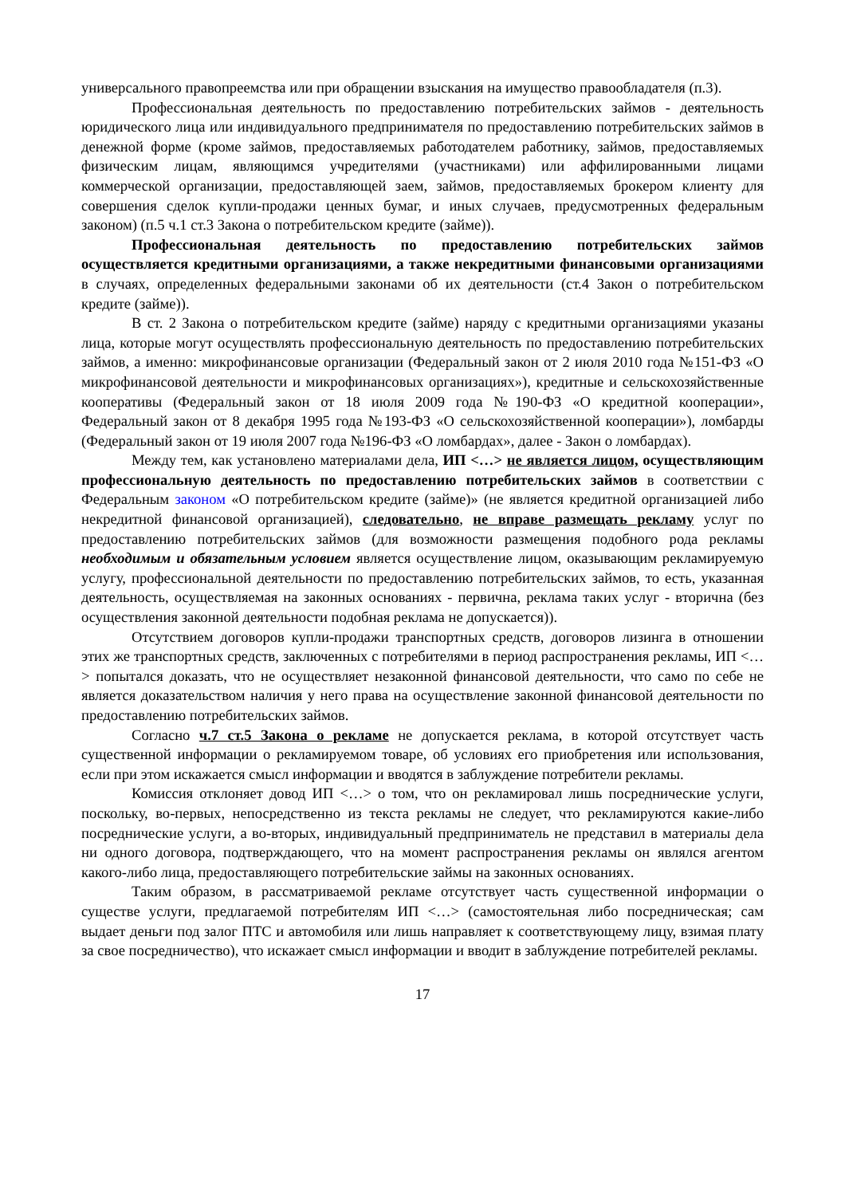универсального правопреемства или при обращении взыскания на имущество правообладателя (п.3).
Профессиональная деятельность по предоставлению потребительских займов - деятельность юридического лица или индивидуального предпринимателя по предоставлению потребительских займов в денежной форме (кроме займов, предоставляемых работодателем работнику, займов, предоставляемых физическим лицам, являющимся учредителями (участниками) или аффилированными лицами коммерческой организации, предоставляющей заем, займов, предоставляемых брокером клиенту для совершения сделок купли-продажи ценных бумаг, и иных случаев, предусмотренных федеральным законом) (п.5 ч.1 ст.3 Закона о потребительском кредите (займе)).
Профессиональная деятельность по предоставлению потребительских займов осуществляется кредитными организациями, а также некредитными финансовыми организациями в случаях, определенных федеральными законами об их деятельности (ст.4 Закон о потребительском кредите (займе)).
В ст. 2 Закона о потребительском кредите (займе) наряду с кредитными организациями указаны лица, которые могут осуществлять профессиональную деятельность по предоставлению потребительских займов, а именно: микрофинансовые организации (Федеральный закон от 2 июля 2010 года №151-ФЗ «О микрофинансовой деятельности и микрофинансовых организациях»), кредитные и сельскохозяйственные кооперативы (Федеральный закон от 18 июля 2009 года №190-ФЗ «О кредитной кооперации», Федеральный закон от 8 декабря 1995 года №193-ФЗ «О сельскохозяйственной кооперации»), ломбарды (Федеральный закон от 19 июля 2007 года №196-ФЗ «О ломбардах», далее - Закон о ломбардах).
Между тем, как установлено материалами дела, ИП <…> не является лицом, осуществляющим профессиональную деятельность по предоставлению потребительских займов в соответствии с Федеральным законом «О потребительском кредите (займе)» (не является кредитной организацией либо некредитной финансовой организацией), следовательно, не вправе размещать рекламу услуг по предоставлению потребительских займов (для возможности размещения подобного рода рекламы необходимым и обязательным условием является осуществление лицом, оказывающим рекламируемую услугу, профессиональной деятельности по предоставлению потребительских займов, то есть, указанная деятельность, осуществляемая на законных основаниях - первична, реклама таких услуг - вторична (без осуществления законной деятельности подобная реклама не допускается)).
Отсутствием договоров купли-продажи транспортных средств, договоров лизинга в отношении этих же транспортных средств, заключенных с потребителями в период распространения рекламы, ИП <…> попытался доказать, что не осуществляет незаконной финансовой деятельности, что само по себе не является доказательством наличия у него права на осуществление законной финансовой деятельности по предоставлению потребительских займов.
Согласно ч.7 ст.5 Закона о рекламе не допускается реклама, в которой отсутствует часть существенной информации о рекламируемом товаре, об условиях его приобретения или использования, если при этом искажается смысл информации и вводятся в заблуждение потребители рекламы.
Комиссия отклоняет довод ИП <…> о том, что он рекламировал лишь посреднические услуги, поскольку, во-первых, непосредственно из текста рекламы не следует, что рекламируются какие-либо посреднические услуги, а во-вторых, индивидуальный предприниматель не представил в материалы дела ни одного договора, подтверждающего, что на момент распространения рекламы он являлся агентом какого-либо лица, предоставляющего потребительские займы на законных основаниях.
Таким образом, в рассматриваемой рекламе отсутствует часть существенной информации о существе услуги, предлагаемой потребителям ИП <…> (самостоятельная либо посредническая; сам выдает деньги под залог ПТС и автомобиля или лишь направляет к соответствующему лицу, взимая плату за свое посредничество), что искажает смысл информации и вводит в заблуждение потребителей рекламы.
17